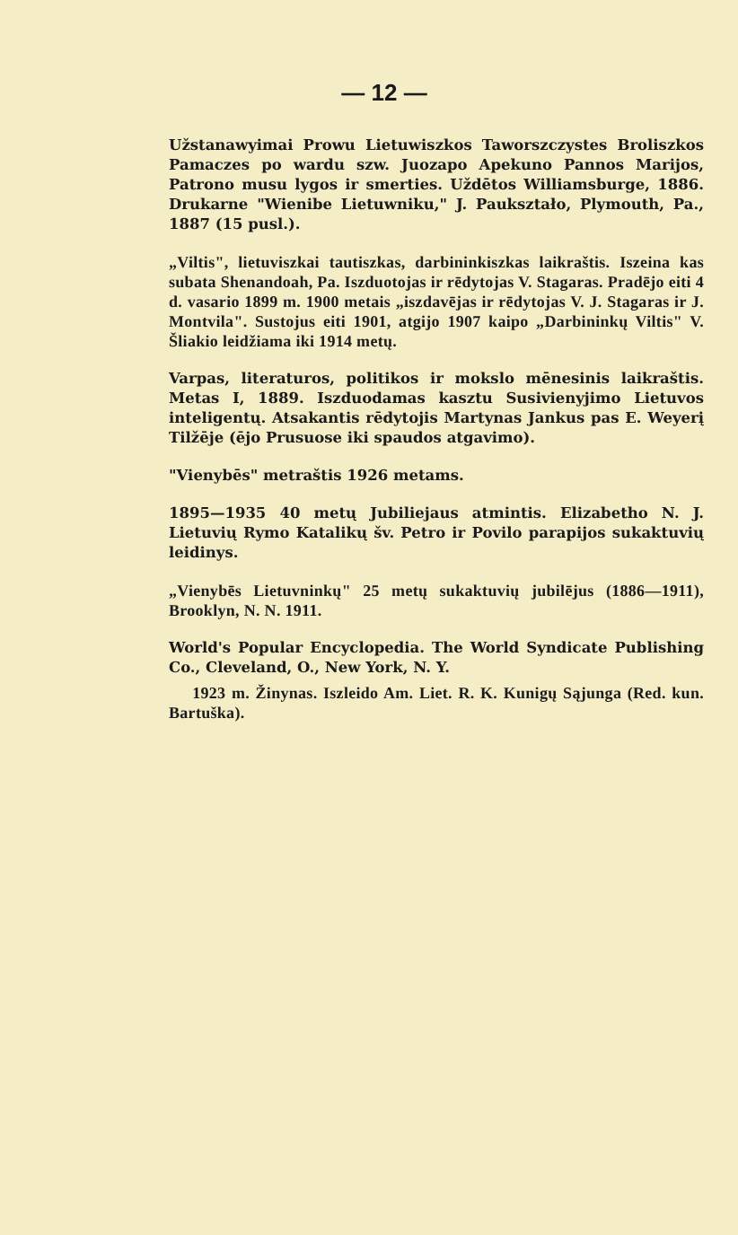— 12 —
Užstanawyimai Prowu Lietuwiszkos Taworszczystes Broliszkos Pamaczes po wardu szw. Juozapo Apekuno Pannos Marijos, Patrono musu lygos ir smerties. Uždētos Williamsburge, 1886. Drukarne "Wienibe Lietuwniku," J. Paukształo, Plymouth, Pa., 1887 (15 pusl.).
„Viltis", lietuviszkai tautiszkas, darbininkiszkas laikraštis. Iszeina kas subata Shenandoah, Pa. Iszduotojas ir rēdytojas V. Stagaras. Pradējo eiti 4 d. vasario 1899 m. 1900 metais „iszdavējas ir rēdytojas V. J. Stagaras ir J. Montvila". Sustojus eiti 1901, atgijo 1907 kaipo „Darbininkų Viltis" V. Šliakio leidžiama iki 1914 metų.
Varpas, literaturos, politikos ir mokslo mēnesinis laikraštis. Metas I, 1889. Iszduodamas kasztu Susivienyjimo Lietuvos inteligentų. Atsakantis rēdytojis Martynas Jankus pas E. Weyerį Tilžēje (ējo Prusuose iki spaudos atgavimo).
"Vienybēs" metraštis 1926 metams.
1895—1935 40 metų Jubiliejaus atmintis. Elizabetho N. J. Lietuvių Rymo Katalikų šv. Petro ir Povilo parapijos sukaktuvių leidinys.
„Vienybēs Lietuvninkų" 25 metų sukaktuvių jubilējus (1886—1911), Brooklyn, N. N. 1911.
World's Popular Encyclopedia. The World Syndicate Publishing Co., Cleveland, O., New York, N. Y.
1923 m. Žinynas. Iszleido Am. Liet. R. K. Kunigų Sąjunga (Red. kun. Bartuška).